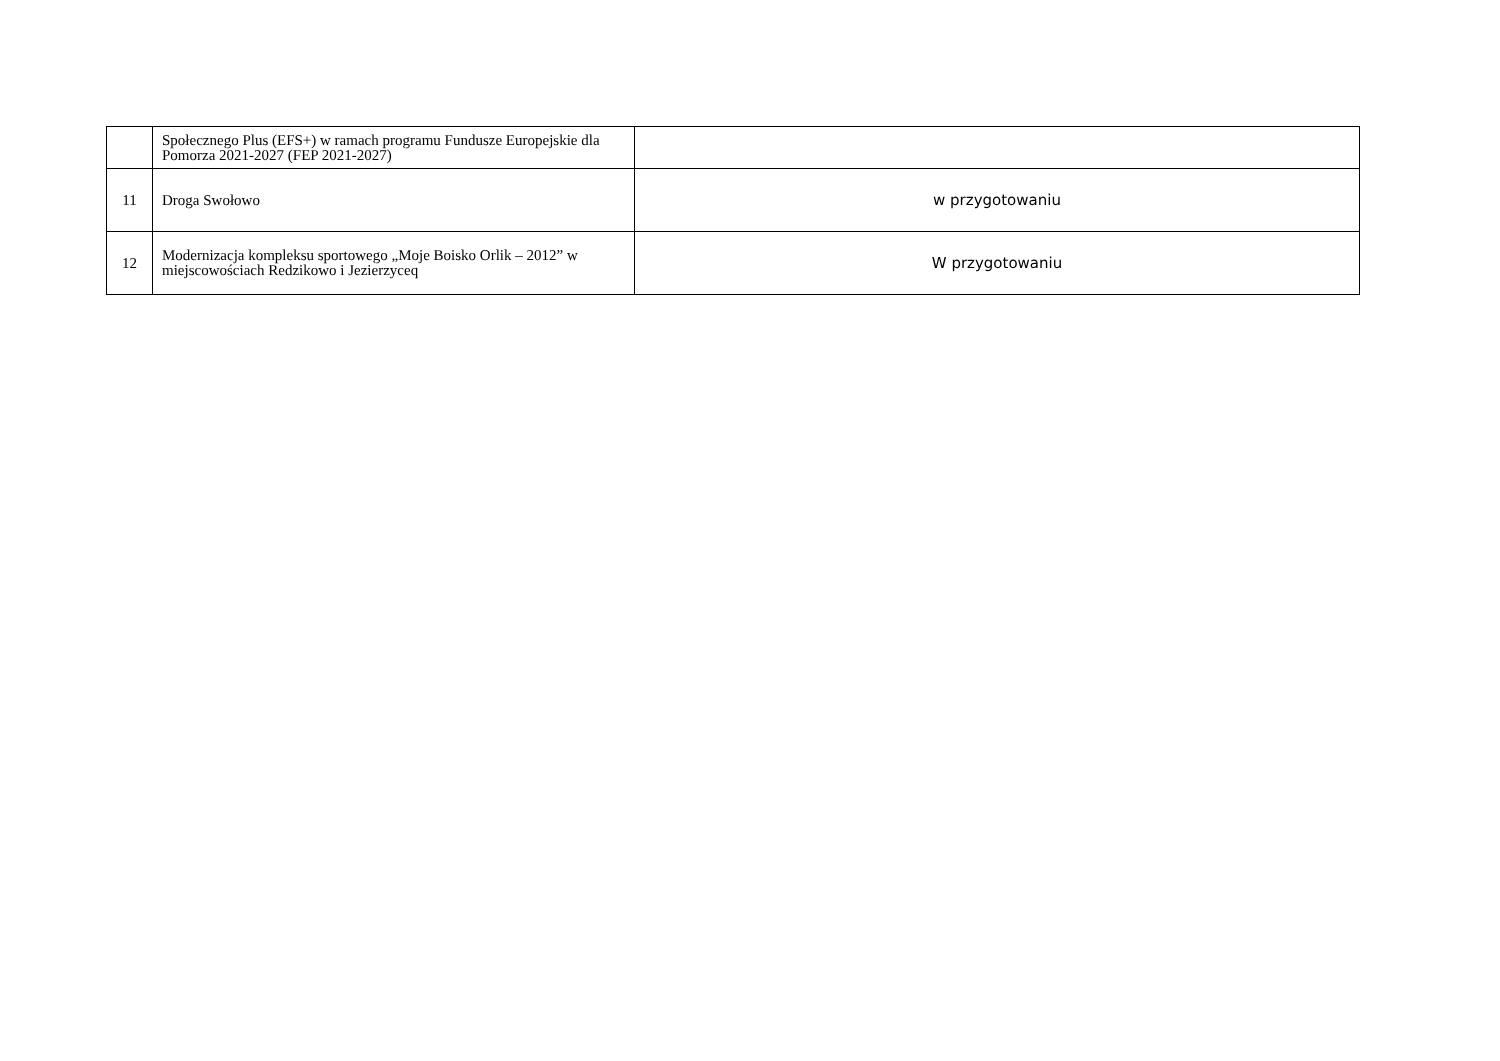| | Społecznego Plus (EFS+) w ramach programu Fundusze Europejskie dla Pomorza 2021-2027 (FEP 2021-2027) | |
| 11 | Droga Swołowo | w przygotowaniu |
| 12 | Modernizacja kompleksu sportowego „Moje Boisko Orlik – 2012” w miejscowościach Redzikowo i Jezierzyceq | W przygotowaniu |